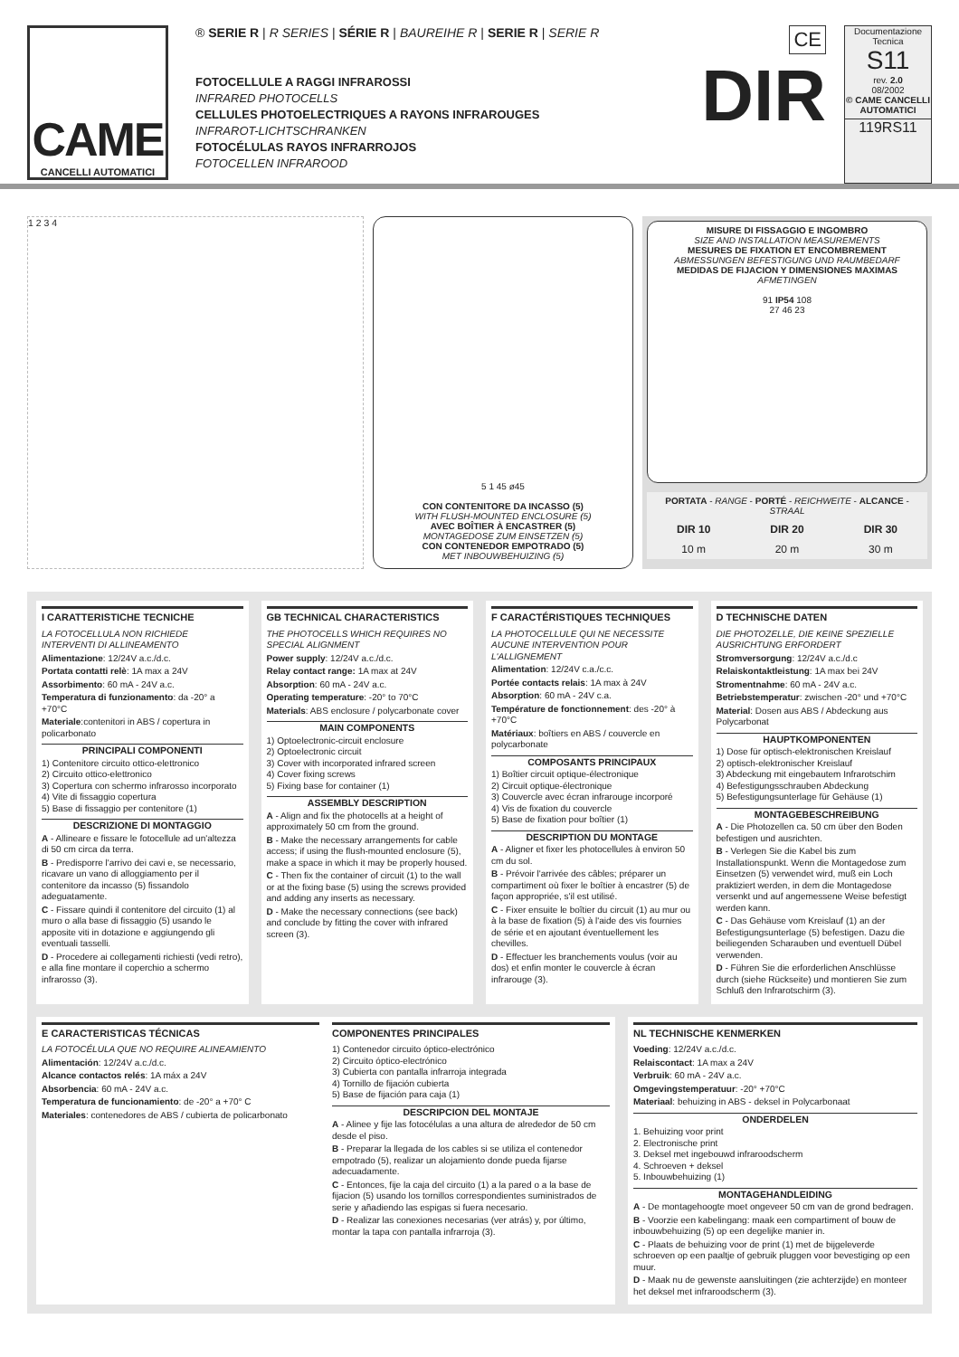CAME
CANCELLI AUTOMATICI
® SERIE R | R SERIES | SÉRIE R | BAUREIHE R | SERIE R | SERIE R
FOTOCELLULE A RAGGI INFRAROSSI
INFRARED PHOTOCELLS
CELLULES PHOTOELECTRIQUES A RAYONS INFRAROUGES
INFRAROT-LICHTSCHRANKEN
FOTOCÉLULAS RAYOS INFRARROJOS
FOTOCELLEN INFRAROOD
CE
DIR
Documentazione Tecnica
S11
rev. 2.0
08/2002
© CAME CANCELLI AUTOMATICI
119RS11
1 2 3 4
5 1 45 ø45
CON CONTENITORE DA INCASSO (5)
WITH FLUSH-MOUNTED ENCLOSURE (5)
AVEC BOÎTIER À ENCASTRER (5)
MONTAGEDOSE ZUM EINSETZEN (5)
CON CONTENEDOR EMPOTRADO (5)
MET INBOUWBEHUIZING (5)
MISURE DI FISSAGGIO E INGOMBRO
SIZE AND INSTALLATION MEASUREMENTS
MESURES DE FIXATION ET ENCOMBREMENT
ABMESSUNGEN BEFESTIGUNG UND RAUMBEDARF
MEDIDAS DE FIJACION Y DIMENSIONES MAXIMAS
AFMETINGEN
91 IP54 108
27 46 23
| PORTATA - RANGE - PORTÉ - REICHWEITE - ALCANCE - STRAAL | | |
| DIR 10 | DIR 20 | DIR 30 |
| 10 m | 20 m | 30 m |
I CARATTERISTICHE TECNICHE
LA FOTOCELLULA NON RICHIEDE INTERVENTI DI ALLINEAMENTO
Alimentazione: 12/24V a.c./d.c.
Portata contatti relè: 1A max a 24V
Assorbimento: 60 mA - 24V a.c.
Temperatura di funzionamento: da -20° a +70°C
Materiale:contenitori in ABS / copertura in policarbonato
PRINCIPALI COMPONENTI
1) Contenitore circuito ottico-elettronico
2) Circuito ottico-elettronico
3) Copertura con schermo infrarosso incorporato
4) Vite di fissaggio copertura
5) Base di fissaggio per contenitore (1)
DESCRIZIONE DI MONTAGGIO
A - Allineare e fissare le fotocellule ad un'altezza di 50 cm circa da terra.
B - Predisporre l'arrivo dei cavi e, se necessario, ricavare un vano di alloggiamento per il contenitore da incasso (5) fissandolo adeguatamente.
C - Fissare quindi il contenitore del circuito (1) al muro o alla base di fissaggio (5) usando le apposite viti in dotazione e aggiungendo gli eventuali tasselli.
D - Procedere ai collegamenti richiesti (vedi retro), e alla fine montare il coperchio a schermo infrarosso (3).
GB TECHNICAL CHARACTERISTICS
THE PHOTOCELLS WHICH REQUIRES NO SPECIAL ALIGNMENT
Power supply: 12/24V a.c./d.c.
Relay contact range: 1A max at 24V
Absorption: 60 mA - 24V a.c.
Operating temperature: -20° to 70°C
Materials: ABS enclosure / polycarbonate cover
MAIN COMPONENTS
1) Optoelectronic-circuit enclosure
2) Optoelectronic circuit
3) Cover with incorporated infrared screen
4) Cover fixing screws
5) Fixing base for container (1)
ASSEMBLY DESCRIPTION
A - Align and fix the photocells at a height of approximately 50 cm from the ground.
B - Make the necessary arrangements for cable access; if using the flush-mounted enclosure (5), make a space in which it may be properly housed.
C - Then fix the container of circuit (1) to the wall or at the fixing base (5) using the screws provided and adding any inserts as necessary.
D - Make the necessary connections (see back) and conclude by fitting the cover with infrared screen (3).
F CARACTÉRISTIQUES TECHNIQUES
LA PHOTOCELLULE QUI NE NECESSITE AUCUNE INTERVENTION POUR L'ALLIGNEMENT
Alimentation: 12/24V c.a./c.c.
Portée contacts relais: 1A max à 24V
Absorption: 60 mA - 24V c.a.
Température de fonctionnement: des -20° à +70°C
Matériaux: boîtiers en ABS / couvercle en polycarbonate
COMPOSANTS PRINCIPAUX
1) Boîtier circuit optique-électronique
2) Circuit optique-électronique
3) Couvercle avec écran infrarouge incorporé
4) Vis de fixation du couvercle
5) Base de fixation pour boîtier (1)
DESCRIPTION DU MONTAGE
A - Aligner et fixer les photocellules à environ 50 cm du sol.
B - Prévoir l'arrivée des câbles; préparer un compartiment où fixer le boîtier à encastrer (5) de façon appropriée, s'il est utilisé.
C - Fixer ensuite le boîtier du circuit (1) au mur ou à la base de fixation (5) à l'aide des vis fournies de série et en ajoutant éventuellement les chevilles.
D - Effectuer les branchements voulus (voir au dos) et enfin monter le couvercle à écran infrarouge (3).
D TECHNISCHE DATEN
DIE PHOTOZELLE, DIE KEINE SPEZIELLE AUSRICHTUNG ERFORDERT
Stromversorgung: 12/24V a.c./d.c
Relaiskontaktleistung: 1A max bei 24V
Stromentnahme: 60 mA - 24V a.c.
Betriebstemperatur: zwischen -20° und +70°C
Material: Dosen aus ABS / Abdeckung aus Polycarbonat
HAUPTKOMPONENTEN
1) Dose für optisch-elektronischen Kreislauf
2) optisch-elektronischer Kreislauf
3) Abdeckung mit eingebautem Infrarotschim
4) Befestigungsschrauben Abdeckung
5) Befestigungsunterlage für Gehäuse (1)
MONTAGEBESCHREIBUNG
A - Die Photozellen ca. 50 cm über den Boden befestigen und ausrichten.
B - Verlegen Sie die Kabel bis zum Installationspunkt. Wenn die Montagedose zum Einsetzen (5) verwendet wird, muß ein Loch praktiziert werden, in dem die Montagedose versenkt und auf angemessene Weise befestigt werden kann.
C - Das Gehäuse vom Kreislauf (1) an der Befestigungsunterlage (5) befestigen. Dazu die beiliegenden Scharauben und eventuell Dübel verwenden.
D - Führen Sie die erforderlichen Anschlüsse durch (siehe Rückseite) und montieren Sie zum Schluß den Infrarotschirm (3).
E CARACTERISTICAS TÉCNICAS
LA FOTOCÉLULA QUE NO REQUIRE ALINEAMIENTO
Alimentación: 12/24V a.c./d.c.
Alcance contactos relés: 1A máx a 24V
Absorbencia: 60 mA - 24V a.c.
Temperatura de funcionamiento: de -20° a +70° C
Materiales: contenedores de ABS / cubierta de policarbonato
COMPONENTES PRINCIPALES
1) Contenedor circuito óptico-electrónico
2) Circuito óptico-electrónico
3) Cubierta con pantalla infrarroja integrada
4) Tornillo de fijación cubierta
5) Base de fijación para caja (1)
DESCRIPCION DEL MONTAJE
A - Alinee y fije las fotocélulas a una altura de alrededor de 50 cm desde el piso.
B - Preparar la llegada de los cables si se utiliza el contenedor empotrado (5), realizar un alojamiento donde pueda fijarse adecuadamente.
C - Entonces, fije la caja del circuito (1) a la pared o a la base de fijacion (5) usando los tornillos correspondientes suministrados de serie y añadiendo las espigas si fuera necesario.
D - Realizar las conexiones necesarias (ver atrás) y, por último, montar la tapa con pantalla infrarroja (3).
NL TECHNISCHE KENMERKEN
Voeding: 12/24V a.c./d.c.
Relaiscontact: 1A max a 24V
Verbruik: 60 mA - 24V a.c.
Omgevingstemperatuur: -20° +70°C
Materiaal: behuizing in ABS - deksel in Polycarbonaat
ONDERDELEN
1. Behuizing voor print
2. Electronische print
3. Deksel met ingebouwd infraroodscherm
4. Schroeven + deksel
5. Inbouwbehuizing (1)
MONTAGEHANDLEIDING
A - De montagehoogte moet ongeveer 50 cm van de grond bedragen.
B - Voorzie een kabelingang: maak een compartiment of bouw de inbouwbehuizing (5) op een degelijke manier in.
C - Plaats de behuizing voor de print (1) met de bijgeleverde schroeven op een paaltje of gebruik pluggen voor bevestiging op een muur.
D - Maak nu de gewenste aansluitingen (zie achterzijde) en monteer het deksel met infraroodscherm (3).